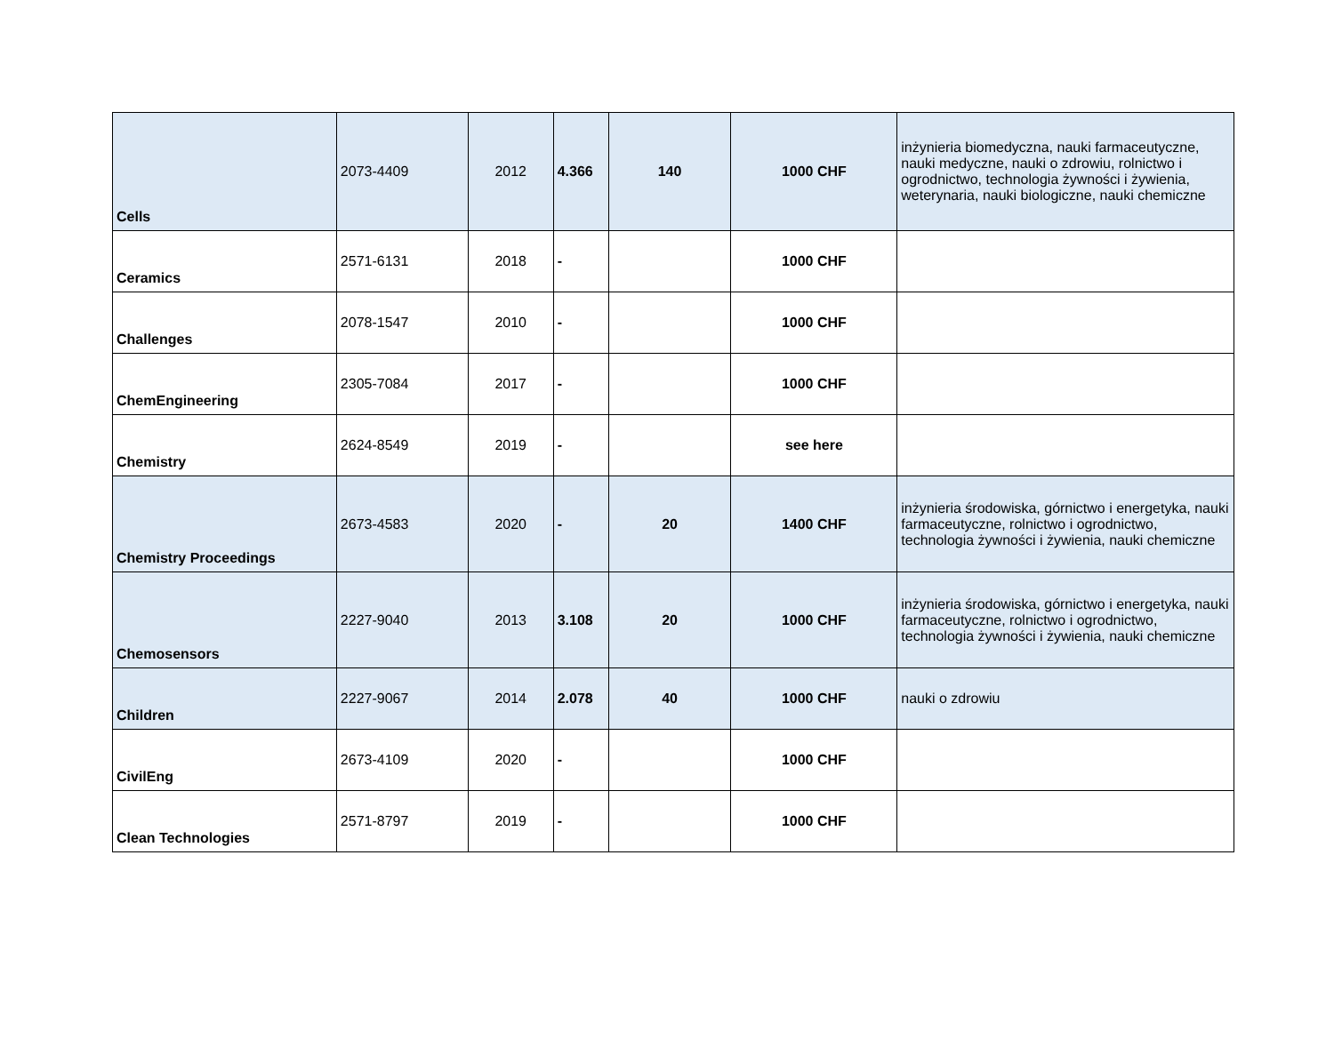| Cells | 2073-4409 | 2012 | 4.366 | 140 | 1000 CHF | inżynieria biomedyczna, nauki farmaceutyczne, nauki medyczne, nauki o zdrowiu, rolnictwo i ogrodnictwo, technologia żywności i żywienia, weterynaria, nauki biologiczne, nauki chemiczne |
| Ceramics | 2571-6131 | 2018 | - | | 1000 CHF | |
| Challenges | 2078-1547 | 2010 | - | | 1000 CHF | |
| ChemEngineering | 2305-7084 | 2017 | - | | 1000 CHF | |
| Chemistry | 2624-8549 | 2019 | - | | see here | |
| Chemistry Proceedings | 2673-4583 | 2020 | - | 20 | 1400 CHF | inżynieria środowiska, górnictwo i energetyka, nauki farmaceutyczne, rolnictwo i ogrodnictwo, technologia żywności i żywienia, nauki chemiczne |
| Chemosensors | 2227-9040 | 2013 | 3.108 | 20 | 1000 CHF | inżynieria środowiska, górnictwo i energetyka, nauki farmaceutyczne, rolnictwo i ogrodnictwo, technologia żywności i żywienia, nauki chemiczne |
| Children | 2227-9067 | 2014 | 2.078 | 40 | 1000 CHF | nauki o zdrowiu |
| CivilEng | 2673-4109 | 2020 | - | | 1000 CHF | |
| Clean Technologies | 2571-8797 | 2019 | - | | 1000 CHF | |